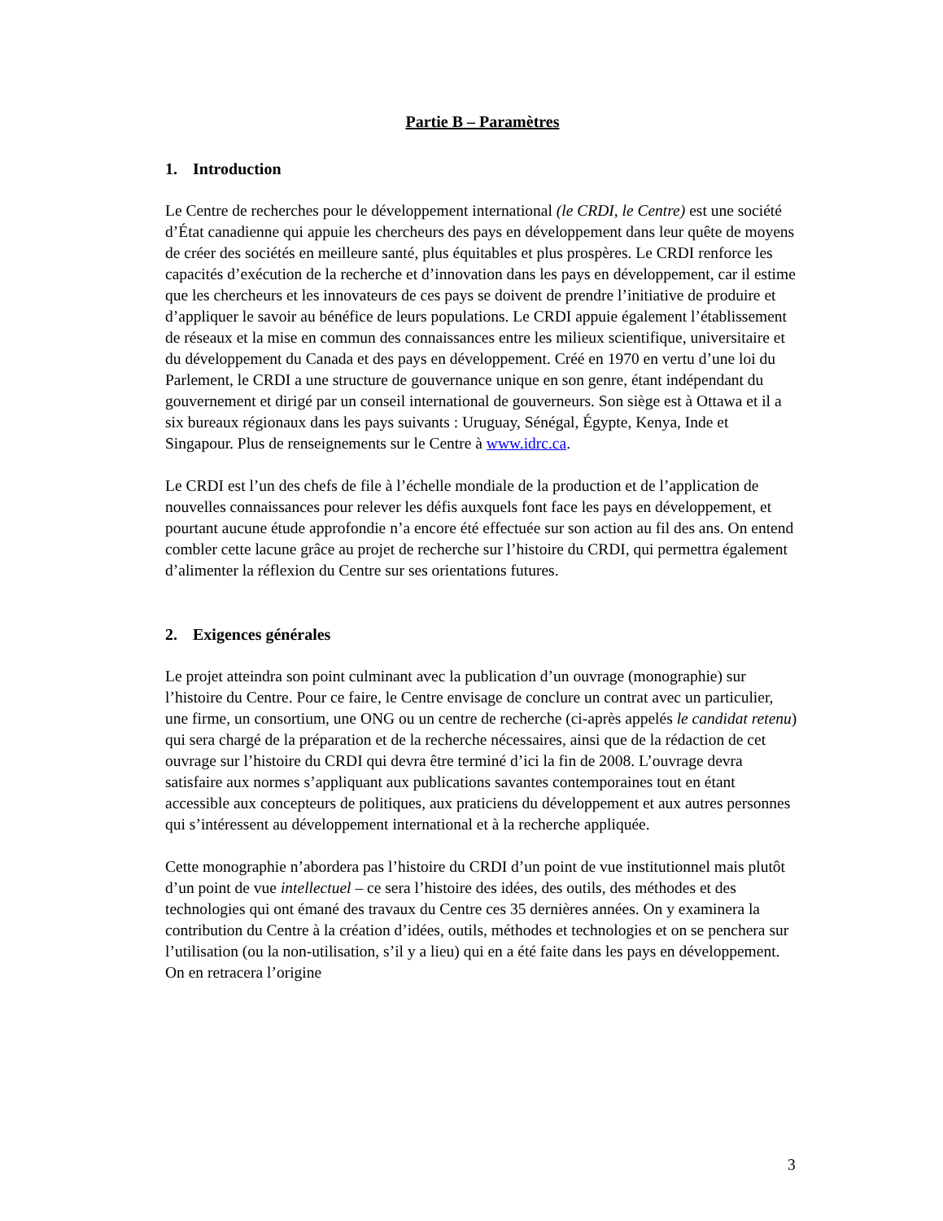Partie B – Paramètres
1. Introduction
Le Centre de recherches pour le développement international (le CRDI, le Centre) est une société d’État canadienne qui appuie les chercheurs des pays en développement dans leur quête de moyens de créer des sociétés en meilleure santé, plus équitables et plus prospères. Le CRDI renforce les capacités d’exécution de la recherche et d’innovation dans les pays en développement, car il estime que les chercheurs et les innovateurs de ces pays se doivent de prendre l’initiative de produire et d’appliquer le savoir au bénéfice de leurs populations. Le CRDI appuie également l’établissement de réseaux et la mise en commun des connaissances entre les milieux scientifique, universitaire et du développement du Canada et des pays en développement. Créé en 1970 en vertu d’une loi du Parlement, le CRDI a une structure de gouvernance unique en son genre, étant indépendant du gouvernement et dirigé par un conseil international de gouverneurs. Son siège est à Ottawa et il a six bureaux régionaux dans les pays suivants : Uruguay, Sénégal, Égypte, Kenya, Inde et Singapour. Plus de renseignements sur le Centre à www.idrc.ca.
Le CRDI est l’un des chefs de file à l’échelle mondiale de la production et de l’application de nouvelles connaissances pour relever les défis auxquels font face les pays en développement, et pourtant aucune étude approfondie n’a encore été effectuée sur son action au fil des ans. On entend combler cette lacune grâce au projet de recherche sur l’histoire du CRDI, qui permettra également d’alimenter la réflexion du Centre sur ses orientations futures.
2. Exigences générales
Le projet atteindra son point culminant avec la publication d’un ouvrage (monographie) sur l’histoire du Centre. Pour ce faire, le Centre envisage de conclure un contrat avec un particulier, une firme, un consortium, une ONG ou un centre de recherche (ci-après appelés le candidat retenu) qui sera chargé de la préparation et de la recherche nécessaires, ainsi que de la rédaction de cet ouvrage sur l’histoire du CRDI qui devra être terminé d’ici la fin de 2008. L’ouvrage devra satisfaire aux normes s’appliquant aux publications savantes contemporaines tout en étant accessible aux concepteurs de politiques, aux praticiens du développement et aux autres personnes qui s’intéressent au développement international et à la recherche appliquée.
Cette monographie n’abordera pas l’histoire du CRDI d’un point de vue institutionnel mais plutôt d’un point de vue intellectuel – ce sera l’histoire des idées, des outils, des méthodes et des technologies qui ont émané des travaux du Centre ces 35 dernières années. On y examinera la contribution du Centre à la création d’idées, outils, méthodes et technologies et on se penchera sur l’utilisation (ou la non-utilisation, s’il y a lieu) qui en a été faite dans les pays en développement. On en retracera l’origine
3